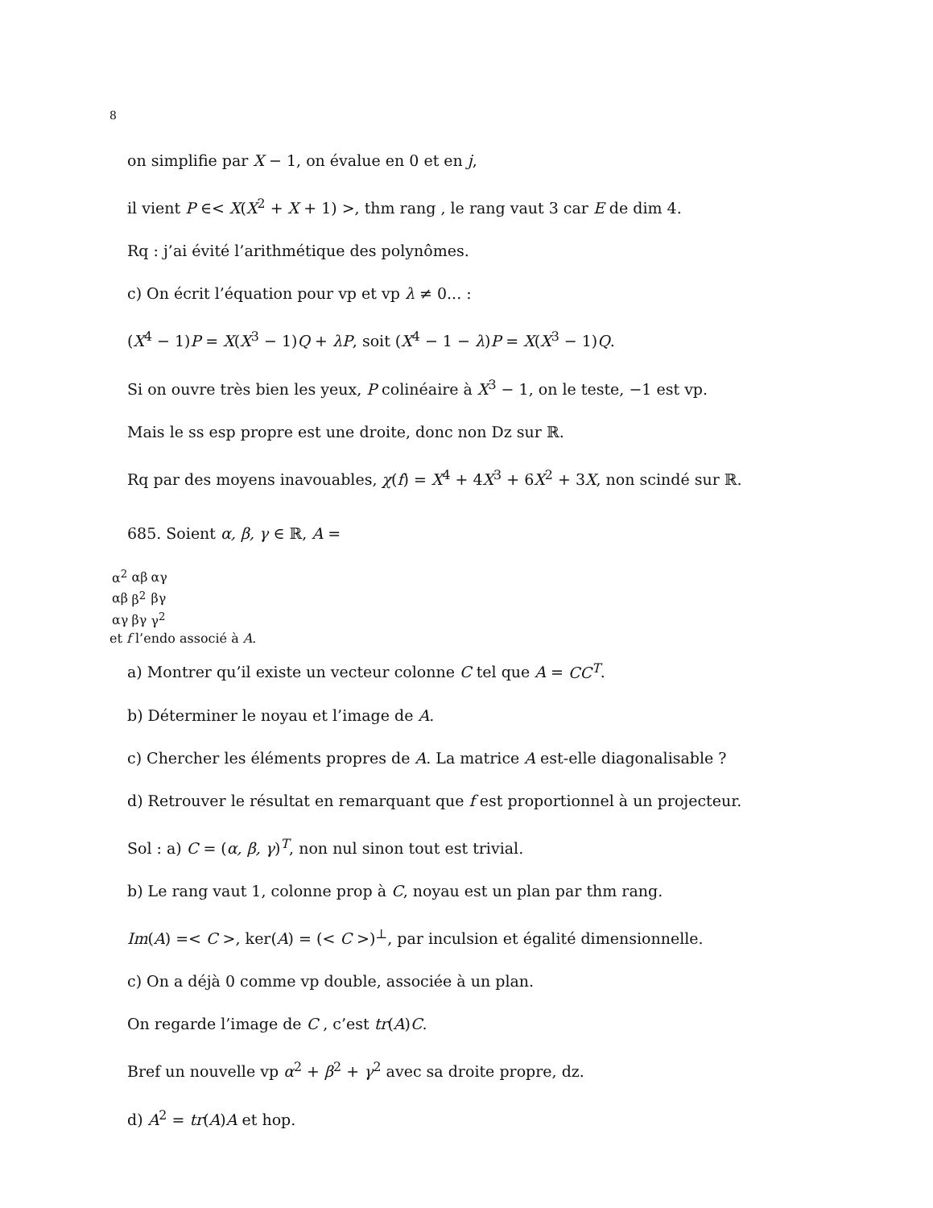8
on simplifie par X − 1, on évalue en 0 et en j,
il vient P ∈< X(X<sup>2</sup> + X + 1) >, thm rang , le rang vaut 3 car E de dim 4.
Rq : j’ai évité l’arithmétique des polynômes.
c) On écrit l’équation pour vp et vp λ ≠ 0... :
(X<sup>4</sup> − 1)P = X(X<sup>3</sup> − 1)Q + λP, soit (X<sup>4</sup> − 1 − λ)P = X(X<sup>3</sup> − 1)Q.
Si on ouvre très bien les yeux, P colinéaire à X<sup>3</sup> − 1, on le teste, −1 est vp.
Mais le ss esp propre est une droite, donc non Dz sur ℝ.
Rq par des moyens inavouables, χ(f) = X<sup>4</sup> + 4X<sup>3</sup> + 6X<sup>2</sup> + 3X, non scindé sur ℝ.
685. Soient α, β, γ ∈ ℝ, A =
| α<sup>2</sup> | αβ | αγ |
| αβ | β<sup>2</sup> | βγ |
| αγ | βγ | γ<sup>2</sup> |
et f l’endo associé à A.
a) Montrer qu’il existe un vecteur colonne C tel que A = CC<sup>T</sup>.
b) Déterminer le noyau et l’image de A.
c) Chercher les éléments propres de A. La matrice A est-elle diagonalisable ?
d) Retrouver le résultat en remarquant que f est proportionnel à un projecteur.
Sol : a) C = (α, β, γ)<sup>T</sup>, non nul sinon tout est trivial.
b) Le rang vaut 1, colonne prop à C, noyau est un plan par thm rang.
Im(A) =< C >, ker(A) = (< C >)<sup>⊥</sup>, par inculsion et égalité dimensionnelle.
c) On a déjà 0 comme vp double, associée à un plan.
On regarde l’image de C , c’est tr(A)C.
Bref un nouvelle vp α<sup>2</sup> + β<sup>2</sup> + γ<sup>2</sup> avec sa droite propre, dz.
d) A<sup>2</sup> = tr(A)A et hop.